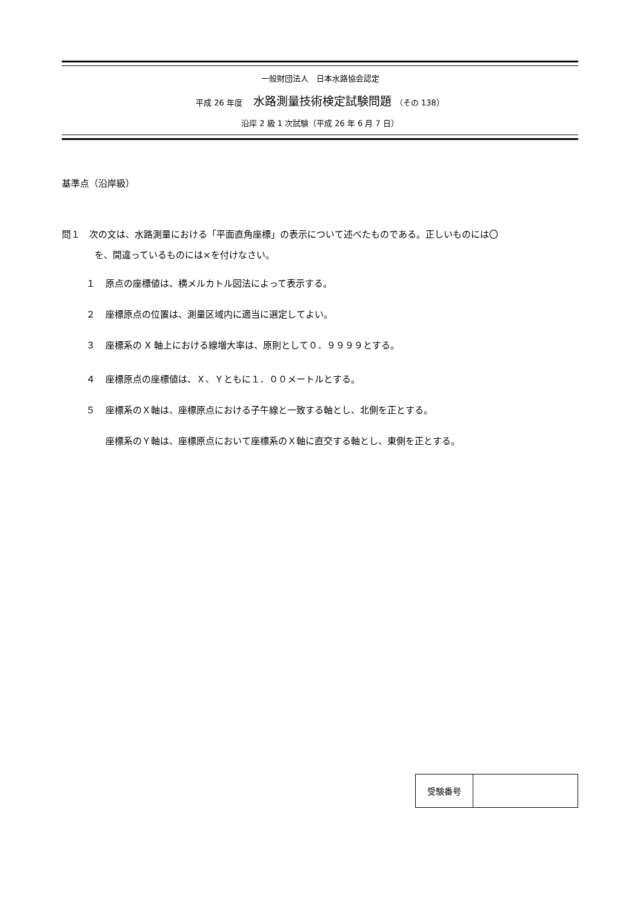一般財団法人　日本水路協会認定
平成 26 年度 水路測量技術検定試験問題 （その 138）
沿岸 2 級 1 次試験（平成 26 年 6 月 7 日）
基準点（沿岸級）
問１　次の文は、水路測量における「平面直角座標」の表示について述べたものである。正しいものには〇
を、間違っているものには×を付けなさい。
１ 原点の座標値は、横メルカトル図法によって表示する。
２ 座標原点の位置は、測量区域内に適当に選定してよい。
３ 座標系の X 軸上における線増大率は、原則として０．９９９９とする。
４ 座標原点の座標値は、Ｘ、Ｙともに１．００メートルとする。
５ 座標系のＸ軸は、座標原点における子午線と一致する軸とし、北側を正とする。
座標系のＹ軸は、座標原点において座標系のＸ軸に直交する軸とし、東側を正とする。
| 受験番号 | |